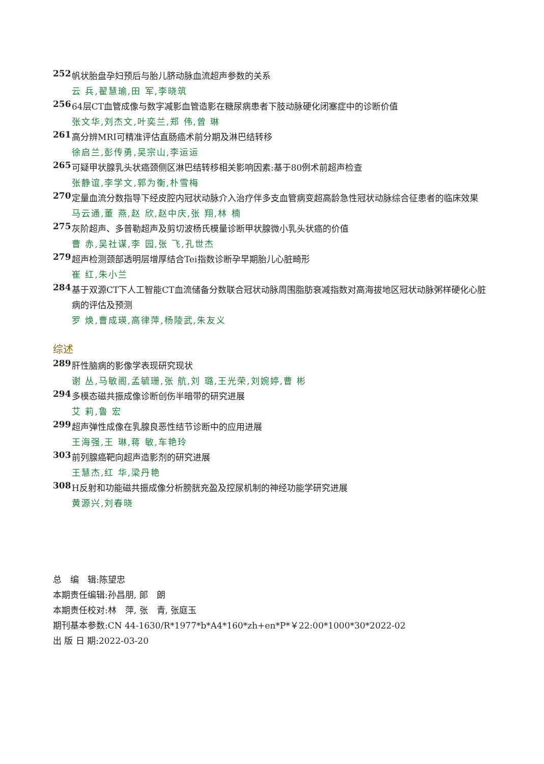252 帆状胎盘孕妇预后与胎儿脐动脉血流超声参数的关系
云 兵,翟慧瑜,田 军,李晓筑
256 64层CT血管成像与数字减影血管造影在糖尿病患者下肢动脉硬化闭塞症中的诊断价值
张文华,刘杰文,叶奕兰,郑 伟,曾 琳
261 高分辨MRI可精准评估直肠癌术前分期及淋巴结转移
徐启兰,彭传勇,吴宗山,李运运
265 可疑甲状腺乳头状癌颈侧区淋巴结转移相关影响因素:基于80例术前超声检查
张静谊,李学文,郭为衡,朴雪梅
270 定量血流分数指导下经皮腔内冠状动脉介入治疗伴多支血管病变超高龄急性冠状动脉综合征患者的临床效果
马云通,董 燕,赵 欣,赵中庆,张 翔,林 楠
275 灰阶超声、多普勒超声及剪切波杨氏模量诊断甲状腺微小乳头状癌的价值
曹 赤,吴社谋,李 园,张 飞,孔世杰
279 超声检测颈部透明层增厚结合Tei指数诊断孕早期胎儿心脏畸形
崔 红,朱小兰
284 基于双源CT下人工智能CT血流储备分数联合冠状动脉周围脂肪衰减指数对高海拔地区冠状动脉粥样硬化心脏病的评估及预测
罗 焕,曹成瑛,高律萍,杨陵武,朱友义
综述
289 肝性脑病的影像学表现研究现状
谢 丛,马敏阁,孟毓珊,张 航,刘 璐,王光荣,刘婉婷,曹 彬
294 多模态磁共振成像诊断创伤半暗带的研究进展
艾 莉,鲁 宏
299 超声弹性成像在乳腺良恶性结节诊断中的应用进展
王海强,王 琳,蒋 敏,车艳玲
303 前列腺癌靶向超声造影剂的研究进展
王慧杰,红 华,梁丹艳
308 H反射和功能磁共振成像分析膀胱充盈及控尿机制的神经功能学研究进展
黄源兴,刘春晓
总　编　辑:陈望忠
本期责任编辑:孙昌朋, 郎　朗
本期责任校对:林　萍, 张　青, 张庭玉
期刊基本参数:CN 44-1630/R*1977*b*A4*160*zh+en*P*￥22:00*1000*30*2022-02
出 版 日 期:2022-03-20